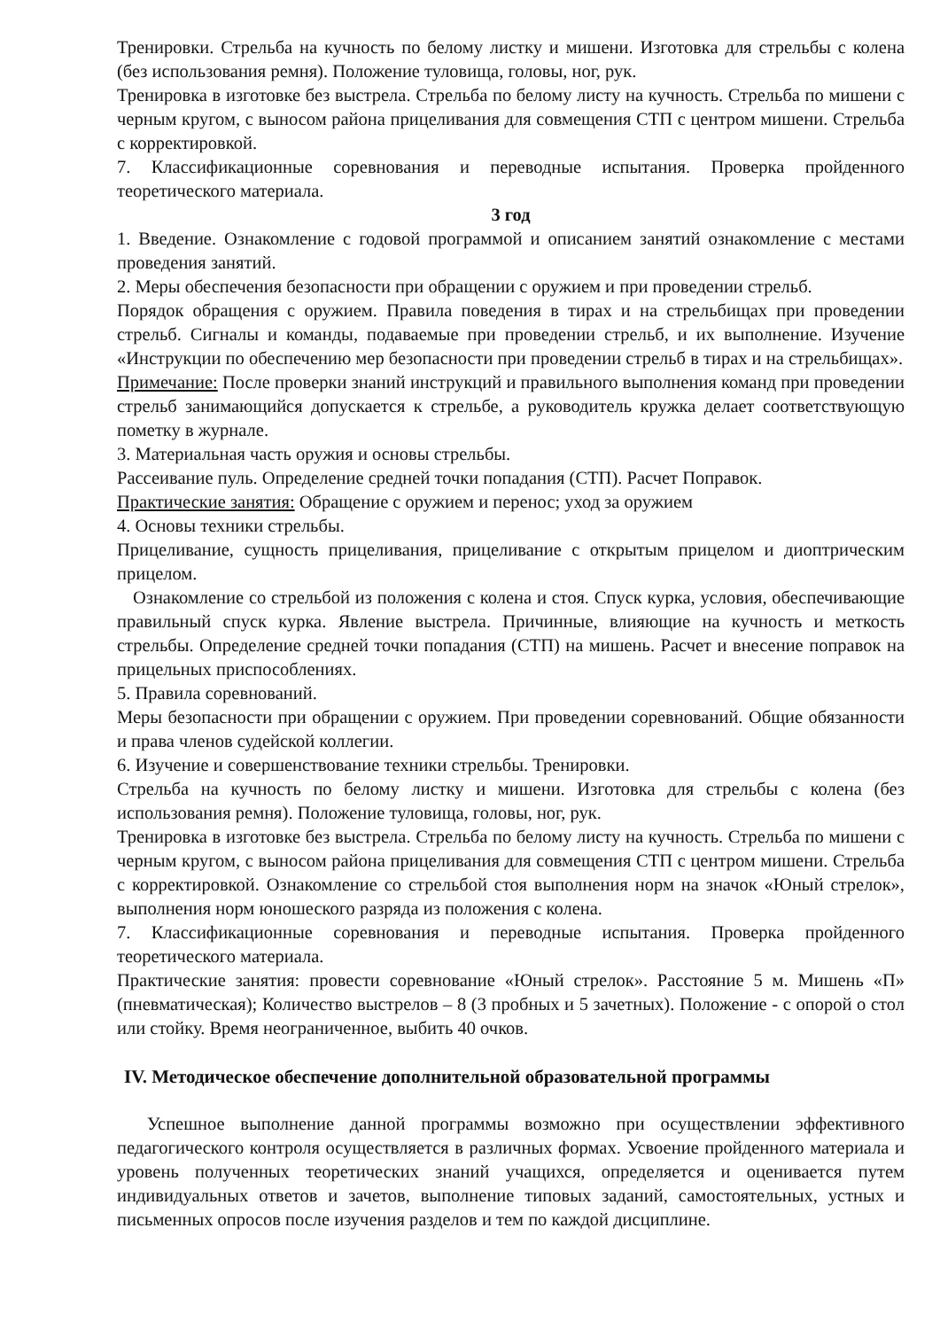Тренировки. Стрельба на кучность по белому листку и мишени. Изготовка для стрельбы с колена (без использования ремня). Положение туловища, головы, ног, рук.
Тренировка в изготовке без выстрела. Стрельба по белому листу на кучность. Стрельба по мишени с черным кругом, с выносом района прицеливания для совмещения СТП с центром мишени. Стрельба с корректировкой.
7. Классификационные соревнования и переводные испытания. Проверка пройденного теоретического материала.
3 год
1. Введение. Ознакомление с годовой программой и описанием занятий ознакомление с местами проведения занятий.
2. Меры обеспечения безопасности при обращении с оружием и при проведении стрельб.
Порядок обращения с оружием. Правила поведения в тирах и на стрельбищах при проведении стрельб. Сигналы и команды, подаваемые при проведении стрельб, и их выполнение. Изучение «Инструкции по обеспечению мер безопасности при проведении стрельб в тирах и на стрельбищах».
Примечание: После проверки знаний инструкций и правильного выполнения команд при проведении стрельб занимающийся допускается к стрельбе, а руководитель кружка делает соответствующую пометку в журнале.
3. Материальная часть оружия и основы стрельбы.
Рассеивание пуль. Определение средней точки попадания (СТП). Расчет Поправок.
Практические занятия: Обращение с оружием и перенос; уход за оружием
4. Основы техники стрельбы.
Прицеливание, сущность прицеливания, прицеливание с открытым прицелом и диоптрическим прицелом.
Ознакомление со стрельбой из положения с колена и стоя. Спуск курка, условия, обеспечивающие правильный спуск курка. Явление выстрела. Причинные, влияющие на кучность и меткость стрельбы. Определение средней точки попадания (СТП) на мишень. Расчет и внесение поправок на прицельных приспособлениях.
5. Правила соревнований.
Меры безопасности при обращении с оружием. При проведении соревнований. Общие обязанности и права членов судейской коллегии.
6. Изучение и совершенствование техники стрельбы. Тренировки.
Стрельба на кучность по белому листку и мишени. Изготовка для стрельбы с колена (без использования ремня). Положение туловища, головы, ног, рук.
Тренировка в изготовке без выстрела. Стрельба по белому листу на кучность. Стрельба по мишени с черным кругом, с выносом района прицеливания для совмещения СТП с центром мишени. Стрельба с корректировкой. Ознакомление со стрельбой стоя выполнения норм на значок «Юный стрелок», выполнения норм юношеского разряда из положения с колена.
7. Классификационные соревнования и переводные испытания. Проверка пройденного теоретического материала.
Практические занятия: провести соревнование «Юный стрелок». Расстояние 5 м. Мишень «П» (пневматическая); Количество выстрелов – 8 (3 пробных и 5 зачетных). Положение - с опорой о стол или стойку. Время неограниченное, выбить 40 очков.
IV. Методическое обеспечение дополнительной образовательной программы
Успешное выполнение данной программы возможно при осуществлении эффективного педагогического контроля осуществляется в различных формах. Усвоение пройденного материала и уровень полученных теоретических знаний учащихся, определяется и оценивается путем индивидуальных ответов и зачетов, выполнение типовых заданий, самостоятельных, устных и письменных опросов после изучения разделов и тем по каждой дисциплине.